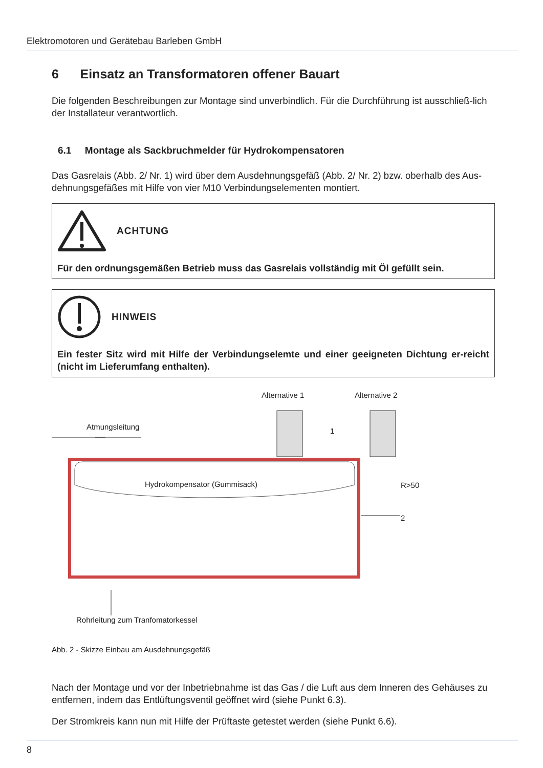Elektromotoren und Gerätebau Barleben GmbH
6 Einsatz an Transformatoren offener Bauart
Die folgenden Beschreibungen zur Montage sind unverbindlich. Für die Durchführung ist ausschließ-lich der Installateur verantwortlich.
6.1 Montage als Sackbruchmelder für Hydrokompensatoren
Das Gasrelais (Abb. 2/ Nr. 1) wird über dem Ausdehnungsgefäß (Abb. 2/ Nr. 2) bzw. oberhalb des Aus-dehnungsgefäßes mit Hilfe von vier M10 Verbindungselementen montiert.
ACHTUNG
Für den ordnungsgemäßen Betrieb muss das Gasrelais vollständig mit Öl gefüllt sein.
HINWEIS
Ein fester Sitz wird mit Hilfe der Verbindungselemte und einer geeigneten Dichtung er-reicht (nicht im Lieferumfang enthalten).
Alternative 1 Alternative 2
Atmungsleitung 1
Hydrokompensator (Gummisack) R>50
2
Rohrleitung zum Tranfomatorkessel
Abb. 2 - Skizze Einbau am Ausdehnungsgefäß
Nach der Montage und vor der Inbetriebnahme ist das Gas / die Luft aus dem Inneren des Gehäuses zu entfernen, indem das Entlüftungsventil geöffnet wird (siehe Punkt 6.3).
Der Stromkreis kann nun mit Hilfe der Prüftaste getestet werden (siehe Punkt 6.6).
8